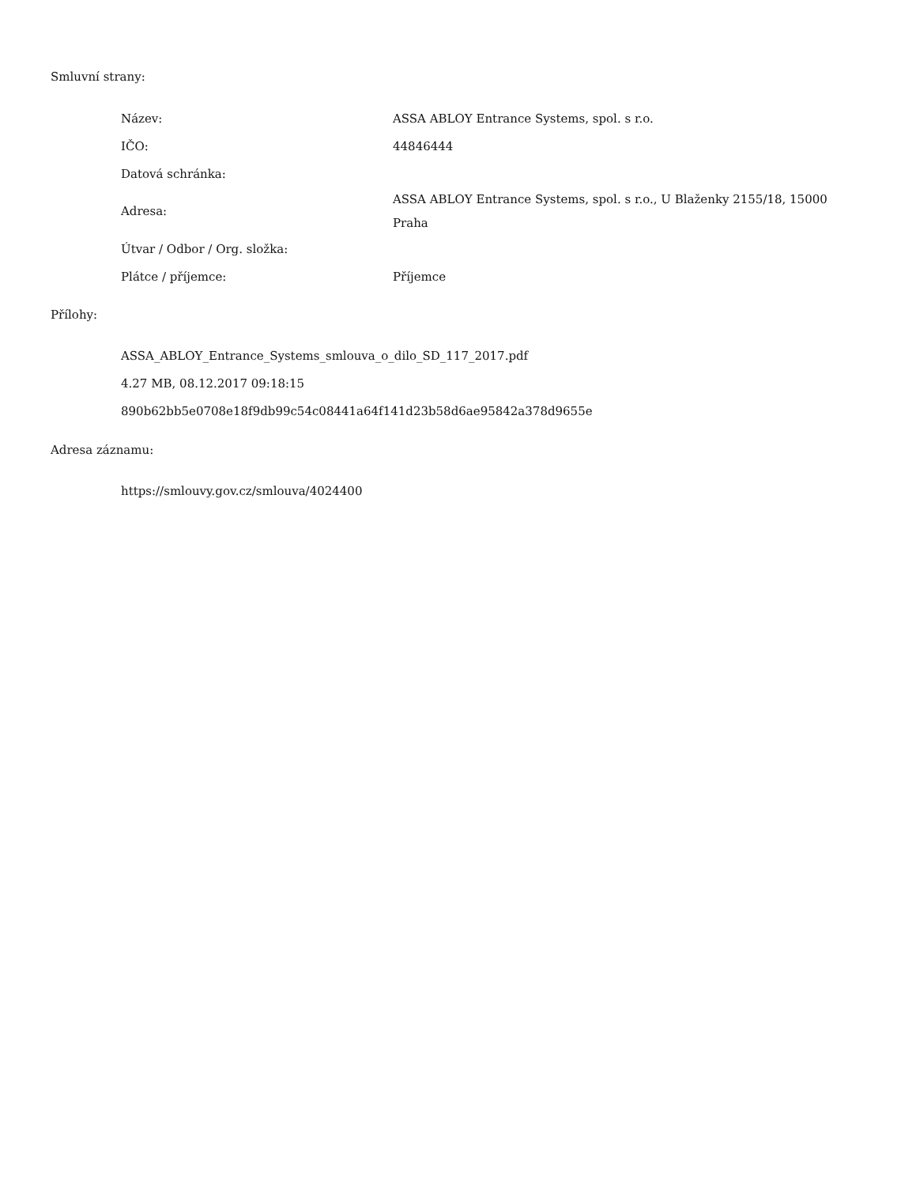Smluvní strany:
| Název: | ASSA ABLOY Entrance Systems, spol. s r.o. |
| IČO: | 44846444 |
| Datová schránka: | |
| Adresa: | ASSA ABLOY Entrance Systems, spol. s r.o., U Blaženky 2155/18, 15000 Praha |
| Útvar / Odbor / Org. složka: | |
| Plátce / příjemce: | Příjemce |
Přílohy:
ASSA_ABLOY_Entrance_Systems_smlouva_o_dilo_SD_117_2017.pdf
4.27 MB, 08.12.2017 09:18:15
890b62bb5e0708e18f9db99c54c08441a64f141d23b58d6ae95842a378d9655e
Adresa záznamu:
https://smlouvy.gov.cz/smlouva/4024400